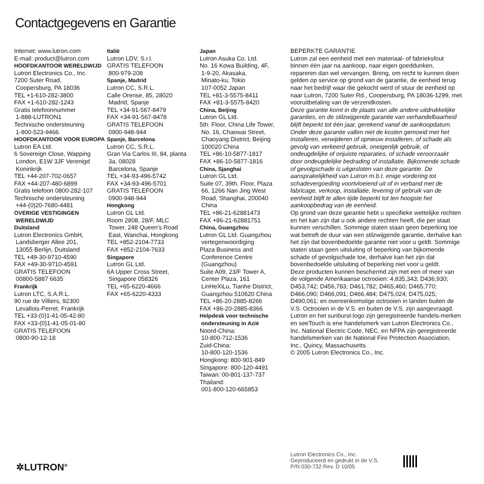Contactgegevens en Garantie
Internet: www.lutron.com
E-mail: product@lutron.com
HOOFDKANTOOR WERELDWIJD
Lutron Electronics Co., Inc.
7200 Suter Road,
Coopersburg, PA 18036
TEL +1-610-282-3800
FAX +1-610-282-1243
Gratis telefoonnummer
1-888-LUTRON1
Technische ondersteuning
1-800-523-9466
HOOFDKANTOOR VOOR EUROPA
Lutron EA Ltd.
6 Sovereign Close, Wapping
London, E1W 3JF Verenigd
Koninkrijk
TEL +44-207-702-0657
FAX +44-207-480-6899
Gratis telefoon 0800-282-107
Technische ondersteuning
+44-(0)20-7680-4481
OVERIGE VESTIGINGEN
WERELDWIJD
Duitsland
Lutron Electronics GmbH,
Landsberger Allee 201,
13055 Berlijn, Duitsland
TEL +49-30-9710-4590
FAX +49-30-9710-4591
GRATIS TELEFOON
00800-5887 6635
Frankrijk
Lutron LTC, S.A.R.L.
90 rue de Villiers, 92300
Levallois-Perret, Frankrijk
TEL +33-(0)1-41-05-42-80
FAX +33-(0)1-41-05-01-80
GRATIS TELEFOON
0800-90-12-18
Italië
Lutron LDV, S.r.l.
GRATIS TELEFOON
800-979-208
Spanje, Madrid
Lutron CC, S.R.L.
Calle Orense, 85, 28020
Madrid, Spanje
TEL +34-91-567-8479
FAX +34-91-567-8478
GRATIS TELEFOON
0900-948-944
Spanje, Barcelona
Lutron CC, S.R.L.
Gran Via Carlos III, 84, planta
3a, 08028
Barcelona, Spanje
TEL +34-93-496-5742
FAX +34-93-496-5701
GRATIS TELEFOON
0900-948-944
Hongkong
Lutron GL Ltd.
Room 2808, 28/F, MLC
Tower, 248 Queen's Road
East, Wanchai, Hongkong
TEL +852-2104-7733
FAX +852-2104-7633
Singapore
Lutron GL Ltd.
6A Upper Cross Street,
Singapore 058326
TEL +65-6220-4666
FAX +65-6220-4333
Japan
Lutron Asuka Co. Ltd.
No. 16 Kowa Building, 4F,
1-9-20, Akasaka,
Minato-ku, Tokio
107-0052 Japan
TEL +81-3-5575-8411
FAX +81-3-5575-8420
China, Beijing
Lutron GL Ltd.
5th. Floor, China Life Tower,
No. 16, Chaowai Street,
Chaoyang District, Beijing
100020 China
TEL +86-10-5877-1817
FAX +86-10-5877-1816
China, Sjanghai
Lutron GL Ltd.
Suite 07, 39th. Floor, Plaza
66, 1266 Nan Jing West
Road, Shanghai, 200040
China
TEL +86-21-62881473
FAX +86-21-62881751
China, Guangzhou
Lutron GL Ltd. Guangzhou
vertegenwoordiging
Plaza Business and
Conference Centre
(Guangzhou)
Suite A09, 23/F Tower A,
Center Plaza, 161
LinHeXiLu, Tianhe District,
Guangzhou 510620 China
TEL +86-20-2885-8266
FAX +86-20-2885-8366
Helpdesk voor technische
ondersteuning in Azië
Noord-China:
10-800-712-1536
Zuid-China:
10-800-120-1536
Hongkong: 800-901-849
Singapore: 800-120-4491
Taiwan: 00-801-137-737
Thailand:
001-800-120-665853
BEPERKTE GARANTIE
Lutron zal een eenheid met een materiaal- of fabrieksfout binnen één jaar na aankoop, naar eigen goeddunken, repareren dan wel vervangen. Breng, om recht te kunnen doen gelden op service op grond van de garantie, de eenheid terug naar het bedrijf waar die gekocht werd of stuur de eenheid op naar Lutron, 7200 Suter Rd., Coopersburg, PA 18036-1299, met vooruitbetaling van de verzendkosten.
Deze garantie komt in de plaats van alle andere uitdrukkelijke garanties, en de stilzwijgende garantie van verhandelbaarheid blijft beperkt tot één jaar, gerekend vanaf de aankoopdatum. Onder deze garantie vallen niet de kosten gemoeid met het installeren, verwijderen of opnieuw installeren, of schade als gevolg van verkeerd gebruik, oneigenlijk gebruik, of ondeugdelijke of onjuiste reparaties, of schade veroorzaakt door ondeugdelijke bedrading of installatie. Bijkomende schade of gevolgschade is uitgesloten van deze garantie. De aansprakelijkheid van Lutron m.b.t. enige vordering tot schadevergoeding voortvloeiend uit of in verband met de fabricage, verkoop, installatie, levering of gebruik van de eenheid blijft te allen tijde beperkt tot ten hoogste het aankoopbedrag van de eenheid.
Op grond van deze garantie hebt u specifieke wettelijke rechten en het kan zijn dat u ook andere rechten heeft, die per staat kunnen verschillen. Sommige staten staan geen beperking toe wat betreft de duur van een stilzwijgende garantie, derhalve kan het zijn dat bovenbedoelde garantie niet voor u geldt. Sommige staten staan geen uitsluiting of beperking van bijkomende schade of gevolgschade toe, derhalve kan het zijn dat bovenbedoelde uitsluiting of beperking niet voor u geldt.
Deze producten kunnen beschermd zijn met een of meer van de volgende Amerikaanse octrooien: 4,835,343; D436,930; D453,742; D456,783; D461,782; D465,460; D465,770; D466,090; D466,091; D466,484; D475,024; D475,025; D490,061; en overeenkomstige octrooien in landen buiten de V.S. Octrooien in de V.S. en buiten de V.S. zijn aangevraagd.
Lutron en het sunburst-logo zijn geregistreerde handels-merken en seeTouch is ene handelsmerk van Lutron Electronics Co., Inc. National Electric Code, NEC, en NFPA zijn geregistreerde handelsmerken van de National Fire Protection Association, Inc., Quincy, Massachusetts.
© 2005 Lutron Electronics Co., Inc.
✲LUTRON<sup>®</sup>
Lutron Electronics Co., Inc.
Geproduceerd en gedrukt in de V.S.
P/N 030-732 Rev. D 10/05